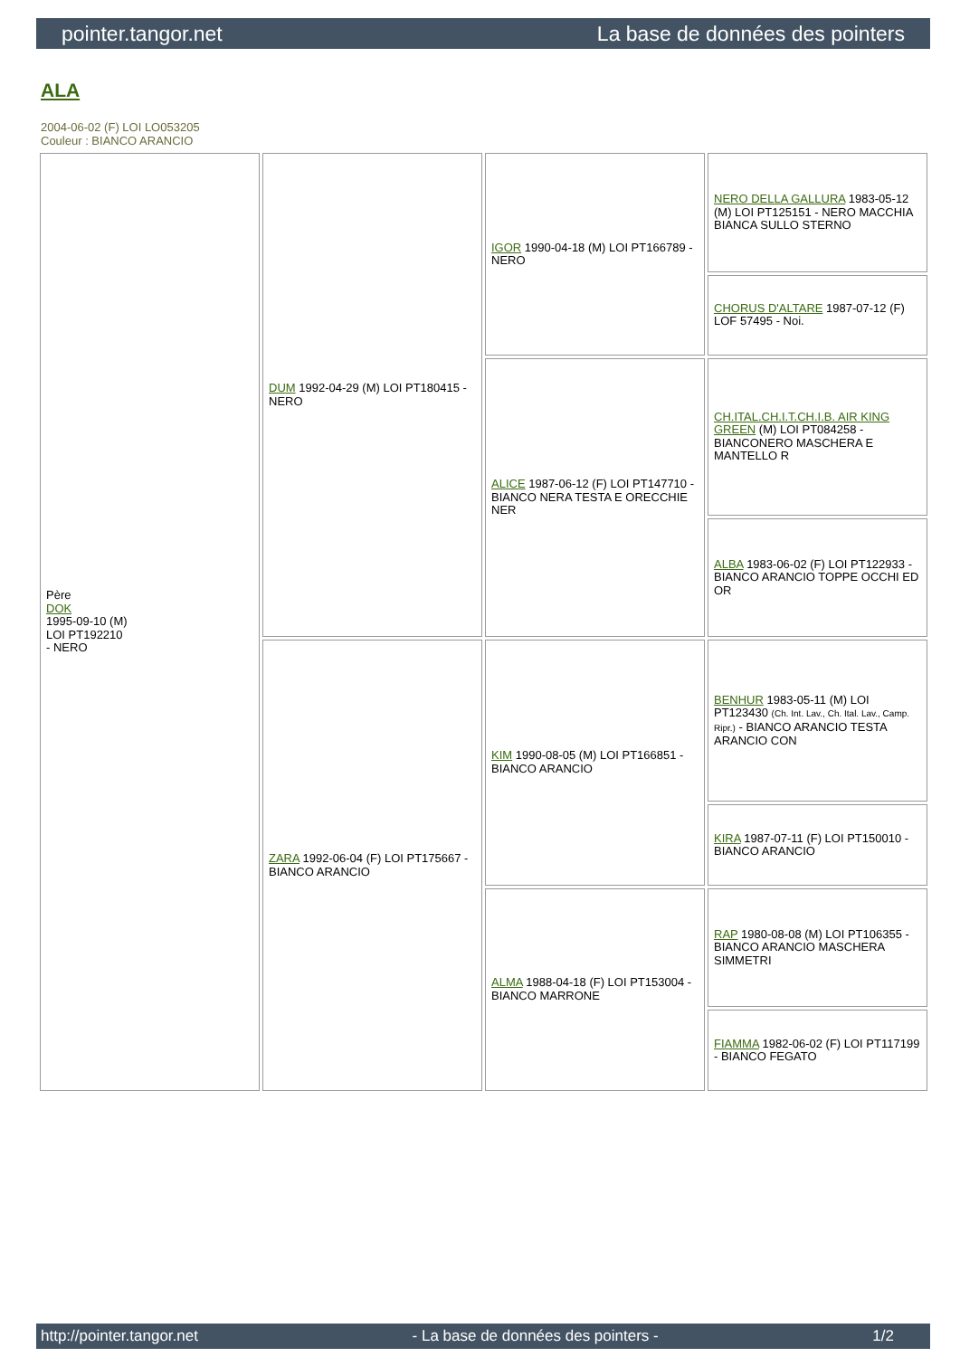pointer.tangor.net La base de données des pointers
ALA
2004-06-02 (F) LOI LO053205
Couleur : BIANCO ARANCIO
| Père DOK 1995-09-10 (M) LOI PT192210 - NERO | DUM 1992-04-29 (M) LOI PT180415 - NERO | IGOR 1990-04-18 (M) LOI PT166789 - NERO | NERO DELLA GALLURA 1983-05-12 (M) LOI PT125151 - NERO MACCHIA BIANCA SULLO STERNO |
| | | | CHORUS D'ALTARE 1987-07-12 (F) LOF 57495 - Noi. |
| | | ALICE 1987-06-12 (F) LOI PT147710 - BIANCO NERA TESTA E ORECCHIE NER | CH.ITAL.CH.I.T.CH.I.B. AIR KING GREEN (M) LOI PT084258 - BIANCONERO MASCHERA E MANTELLO R |
| | | | ALBA 1983-06-02 (F) LOI PT122933 - BIANCO ARANCIO TOPPE OCCHI ED OR |
| | ZARA 1992-06-04 (F) LOI PT175667 - BIANCO ARANCIO | KIM 1990-08-05 (M) LOI PT166851 - BIANCO ARANCIO | BENHUR 1983-05-11 (M) LOI PT123430 (Ch. Int. Lav., Ch. Ital. Lav., Camp. Ripr.) - BIANCO ARANCIO TESTA ARANCIO CON |
| | | | KIRA 1987-07-11 (F) LOI PT150010 - BIANCO ARANCIO |
| | | ALMA 1988-04-18 (F) LOI PT153004 - BIANCO MARRONE | RAP 1980-08-08 (M) LOI PT106355 - BIANCO ARANCIO MASCHERA SIMMETRI |
| | | | FIAMMA 1982-06-02 (F) LOI PT117199 - BIANCO FEGATO |
http://pointer.tangor.net - La base de données des pointers - 1/2